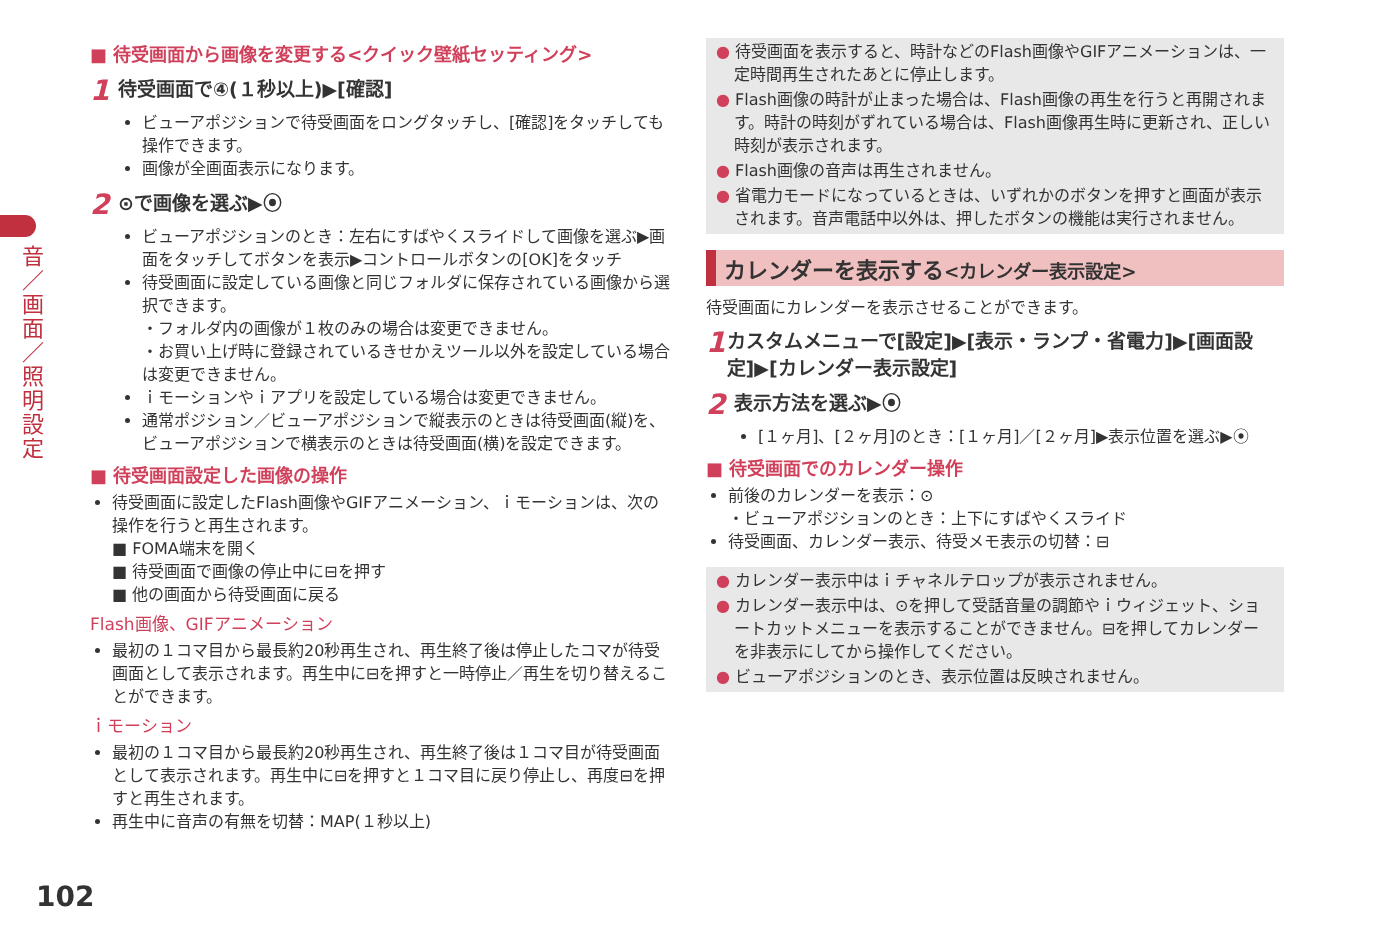音／画面／照明設定
■ 待受画面から画像を変更する<クイック壁紙セッティング>
1 待受画面で④(１秒以上)▶[確認]
ビューアポジションで待受画面をロングタッチし、[確認]をタッチしても操作できます。
画像が全画面表示になります。
2 ⊙で画像を選ぶ▶⦿
ビューアポジションのとき：左右にすばやくスライドして画像を選ぶ▶画面をタッチしてボタンを表示▶コントロールボタンの[OK]をタッチ
待受画面に設定している画像と同じフォルダに保存されている画像から選択できます。
・フォルダ内の画像が１枚のみの場合は変更できません。
・お買い上げ時に登録されているきせかえツール以外を設定している場合は変更できません。
ｉモーションやｉアプリを設定している場合は変更できません。
通常ポジション／ビューアポジションで縦表示のときは待受画面(縦)を、ビューアポジションで横表示のときは待受画面(横)を設定できます。
■ 待受画面設定した画像の操作
待受画面に設定したFlash画像やGIFアニメーション、ｉモーションは、次の操作を行うと再生されます。
■ FOMA端末を開く
■ 待受画面で画像の停止中に⊟を押す
■ 他の画面から待受画面に戻る
Flash画像、GIFアニメーション
最初の１コマ目から最長約20秒再生され、再生終了後は停止したコマが待受画面として表示されます。再生中に⊟を押すと一時停止／再生を切り替えることができます。
ｉモーション
最初の１コマ目から最長約20秒再生され、再生終了後は１コマ目が待受画面として表示されます。再生中に⊟を押すと１コマ目に戻り停止し、再度⊟を押すと再生されます。
再生中に音声の有無を切替：MAP(１秒以上)
● 待受画面を表示すると、時計などのFlash画像やGIFアニメーションは、一定時間再生されたあとに停止します。
● Flash画像の時計が止まった場合は、Flash画像の再生を行うと再開されます。時計の時刻がずれている場合は、Flash画像再生時に更新され、正しい時刻が表示されます。
● Flash画像の音声は再生されません。
● 省電力モードになっているときは、いずれかのボタンを押すと画面が表示されます。音声電話中以外は、押したボタンの機能は実行されません。
カレンダーを表示する<カレンダー表示設定>
待受画面にカレンダーを表示させることができます。
1 カスタムメニューで[設定]▶[表示・ランプ・省電力]▶[画面設定]▶[カレンダー表示設定]
2 表示方法を選ぶ▶⦿
[１ヶ月]、[２ヶ月]のとき：[１ヶ月]／[２ヶ月]▶表示位置を選ぶ▶⦿
■ 待受画面でのカレンダー操作
前後のカレンダーを表示：⊙
・ビューアポジションのとき：上下にすばやくスライド
待受画面、カレンダー表示、待受メモ表示の切替：⊟
● カレンダー表示中はｉチャネルテロップが表示されません。
● カレンダー表示中は、⊙を押して受話音量の調節やｉウィジェット、ショートカットメニューを表示することができません。⊟を押してカレンダーを非表示にしてから操作してください。
● ビューアポジションのとき、表示位置は反映されません。
102